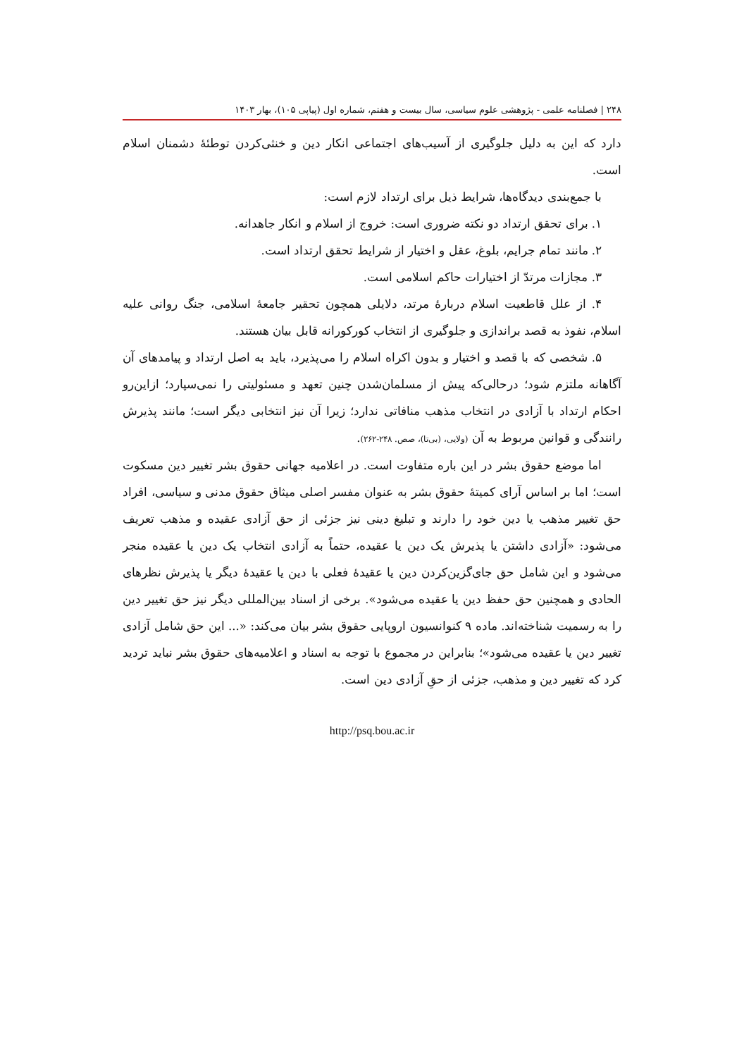۲۴۸ | فصلنامه علمی - پژوهشی علوم سیاسی، سال بیست و هفتم، شماره اول (پیاپی ۱۰۵)، بهار ۱۴۰۳
دارد که این به دلیل جلوگیری از آسیب‌های اجتماعی انکار دین و خنثی‌کردن توطئهٔ دشمنان اسلام است.
با جمع‌بندی دیدگاه‌ها، شرایط ذیل برای ارتداد لازم است:
۱. برای تحقق ارتداد دو نکته ضروری است: خروج از اسلام و انکار جاهدانه.
۲. مانند تمام جرایم، بلوغ، عقل و اختیار از شرایط تحقق ارتداد است.
۳. مجازات مرتدّ از اختیارات حاکم اسلامی است.
۴. از علل قاطعیت اسلام دربارهٔ مرتد، دلایلی همچون تحقیر جامعهٔ اسلامی، جنگ روانی علیه اسلام، نفوذ به قصد براندازی و جلوگیری از انتخاب کورکورانه قابل بیان هستند.
۵. شخصی که با قصد و اختیار و بدون اکراه اسلام را می‌پذیرد، باید به اصل ارتداد و پیامدهای آن آگاهانه ملتزم شود؛ درحالی‌که پیش از مسلمان‌شدن چنین تعهد و مسئولیتی را نمی‌سپارد؛ ازاین‌رو احکام ارتداد با آزادی در انتخاب مذهب منافاتی ندارد؛ زیرا آن نیز انتخابی دیگر است؛ مانند پذیرش رانندگی و قوانین مربوط به آن (ولایی، (بی‌تا)، صص. ۲۴۸-۲۶۲).
اما موضع حقوق بشر در این باره متفاوت است. در اعلامیه جهانی حقوق بشر تغییر دین مسکوت است؛ اما بر اساس آرای کمیتهٔ حقوق بشر به عنوان مفسر اصلی میثاق حقوق مدنی و سیاسی، افراد حق تغییر مذهب یا دین خود را دارند و تبلیغ دینی نیز جزئی از حق آزادی عقیده و مذهب تعریف می‌شود: «آزادی داشتن یا پذیرش یک دین یا عقیده، حتماً به آزادی انتخاب یک دین یا عقیده منجر می‌شود و این شامل حق جای‌گزین‌کردن دین یا عقیدهٔ فعلی با دین یا عقیدهٔ دیگر یا پذیرش نظرهای الحادی و همچنین حق حفظ دین یا عقیده می‌شود». برخی از اسناد بین‌المللی دیگر نیز حق تغییر دین را به رسمیت شناخته‌اند. ماده ۹ کنوانسیون اروپایی حقوق بشر بیان می‌کند: «... این حق شامل آزادی تغییر دین یا عقیده می‌شود»؛ بنابراین در مجموع با توجه به اسناد و اعلامیه‌های حقوق بشر نباید تردید کرد که تغییر دین و مذهب، جزئی از حقِ آزادی دین است.
http://psq.bou.ac.ir